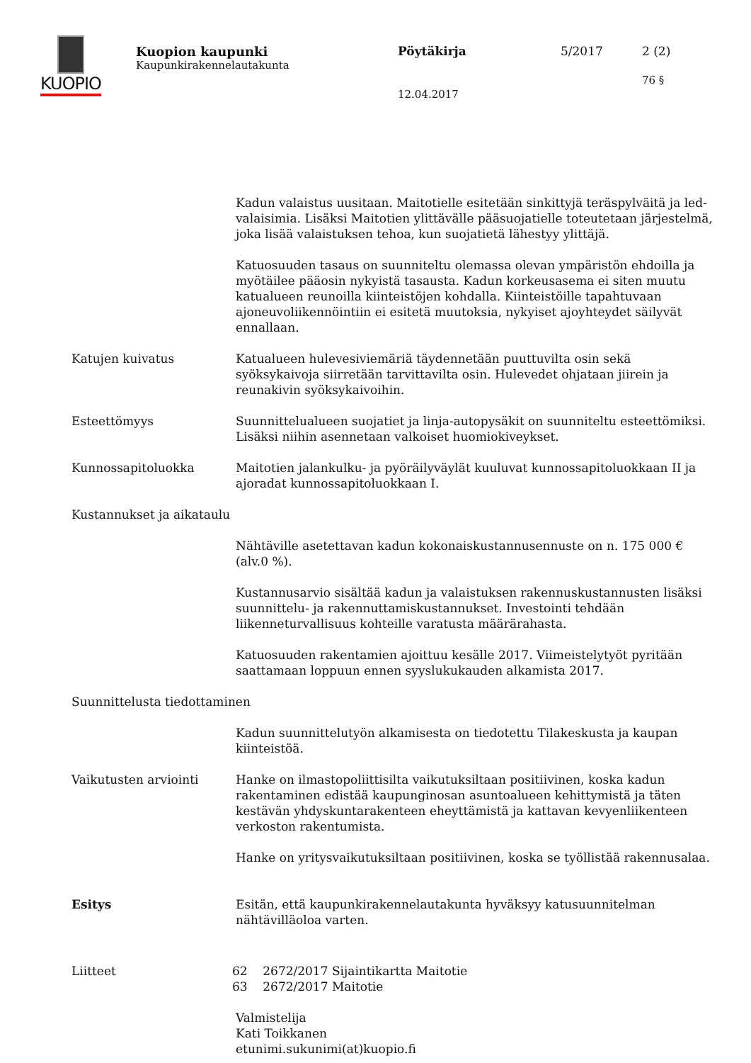KUOPIO
Kuopion kaupunki
Kaupunkirakennelautakunta
Pöytäkirja
12.04.2017
5/2017 2 (2)
76 §
Kadun valaistus uusitaan. Maitotielle esitetään sinkittyjä teräspylväitä ja led-valaisimia. Lisäksi Maitotien ylittävälle pääsuojatielle toteutetaan järjestelmä, joka lisää valaistuksen tehoa, kun suojatietä lähestyy ylittäjä.
Katuosuuden tasaus on suunniteltu olemassa olevan ympäristön ehdoilla ja myötäilee pääosin nykyistä tasausta. Kadun korkeusasema ei siten muutu katualueen reunoilla kiinteistöjen kohdalla. Kiinteistöille tapahtuvaan ajoneuvoliikennöintiin ei esitetä muutoksia, nykyiset ajoyhteydet säilyvät ennallaan.
Katujen kuivatus Katualueen hulevesiviemäriä täydennetään puuttuvilta osin sekä syöksykaivoja siirretään tarvittavilta osin. Hulevedet ohjataan jiirein ja reunakivin syöksykaivoihin.
Esteettömyys Suunnittelualueen suojatiet ja linja-autopysäkit on suunniteltu esteettömiksi. Lisäksi niihin asennetaan valkoiset huomiokiveykset.
Kunnossapitoluokka Maitotien jalankulku- ja pyöräilyväylät kuuluvat kunnossapitoluokkaan II ja ajoradat kunnossapitoluokkaan I.
Kustannukset ja aikataulu
Nähtäville asetettavan kadun kokonaiskustannusennuste on n. 175 000 € (alv.0 %).
Kustannusarvio sisältää kadun ja valaistuksen rakennuskustannusten lisäksi suunnittelu- ja rakennuttamiskustannukset. Investointi tehdään liikenneturvallisuus kohteille varatusta määrärahasta.
Katuosuuden rakentamien ajoittuu kesälle 2017. Viimeistelytyöt pyritään saattamaan loppuun ennen syyslukukauden alkamista 2017.
Suunnittelusta tiedottaminen
Kadun suunnittelutyön alkamisesta on tiedotettu Tilakeskusta ja kaupan kiinteistöä.
Vaikutusten arviointi Hanke on ilmastopoliittisilta vaikutuksiltaan positiivinen, koska kadun rakentaminen edistää kaupunginosan asuntoalueen kehittymistä ja täten kestävän yhdyskuntarakenteen eheyttämistä ja kattavan kevyenliikenteen verkoston rakentumista.
Hanke on yritysvaikutuksiltaan positiivinen, koska se työllistää rakennusalaa.
Esitys Esitän, että kaupunkirakennelautakunta hyväksyy katusuunnitelman nähtävilläoloa varten.
Liitteet 62 2672/2017 Sijaintikartta Maitotie
63 2672/2017 Maitotie
Valmistelija
Kati Toikkanen
etunimi.sukunimi(at)kuopio.fi